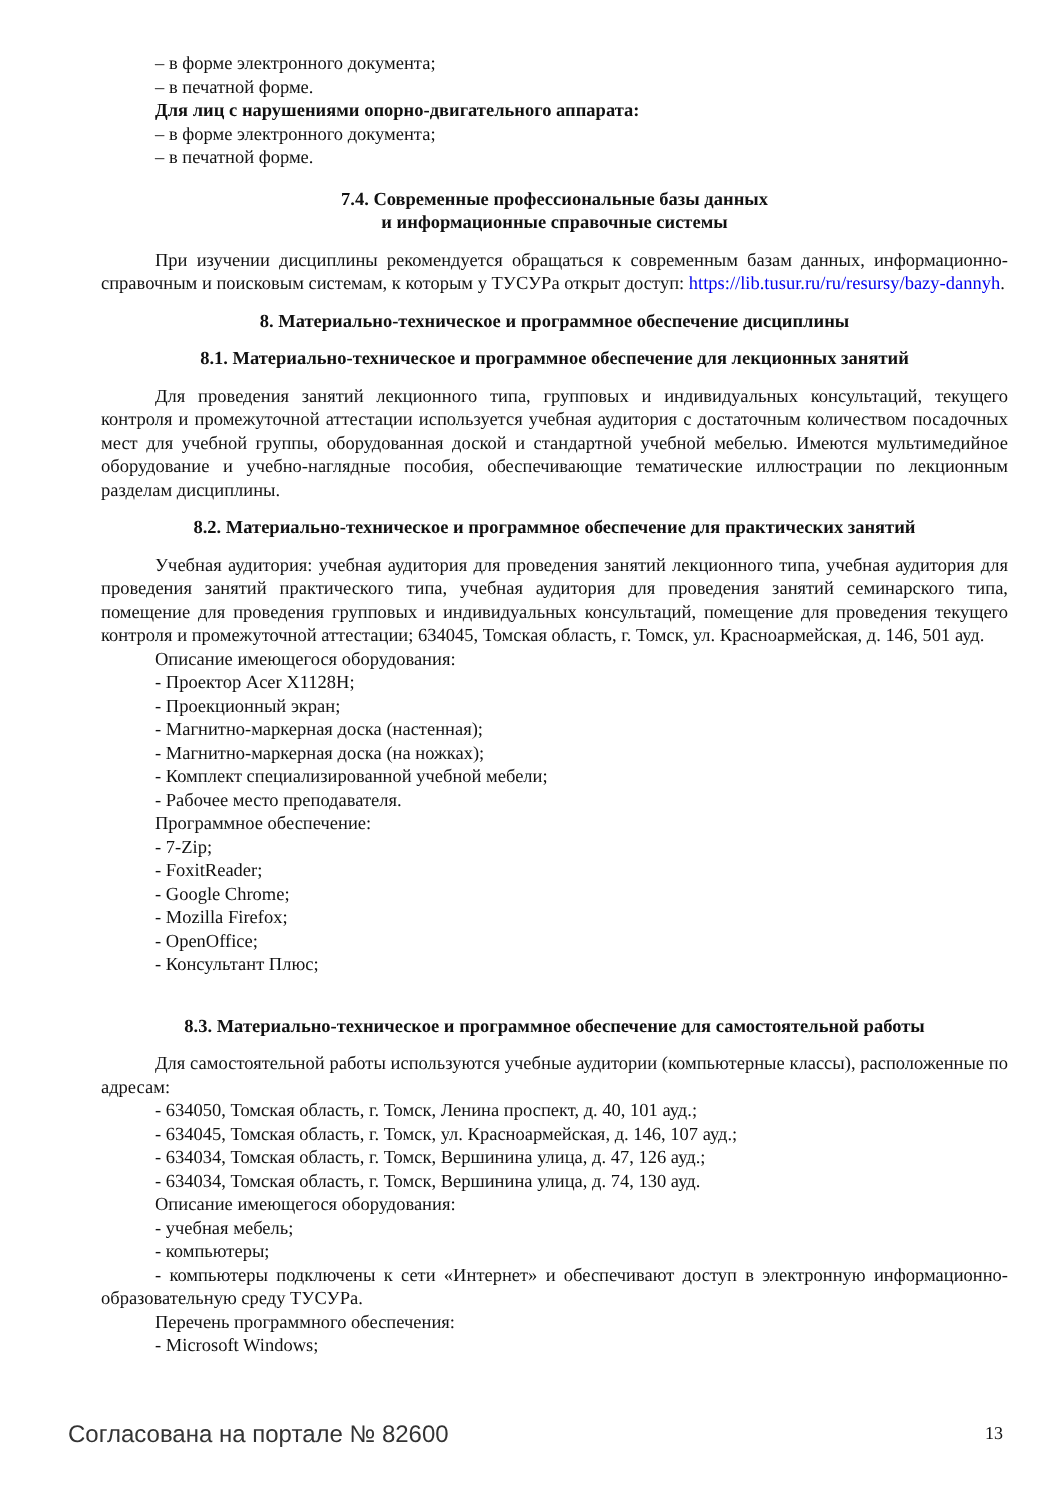– в форме электронного документа;
– в печатной форме.
Для лиц с нарушениями опорно-двигательного аппарата:
– в форме электронного документа;
– в печатной форме.
7.4. Современные профессиональные базы данных
и информационные справочные системы
При изучении дисциплины рекомендуется обращаться к современным базам данных, информационно-справочным и поисковым системам, к которым у ТУСУРа открыт доступ: https://lib.tusur.ru/ru/resursy/bazy-dannyh.
8. Материально-техническое и программное обеспечение дисциплины
8.1. Материально-техническое и программное обеспечение для лекционных занятий
Для проведения занятий лекционного типа, групповых и индивидуальных консультаций, текущего контроля и промежуточной аттестации используется учебная аудитория с достаточным количеством посадочных мест для учебной группы, оборудованная доской и стандартной учебной мебелью. Имеются мультимедийное оборудование и учебно-наглядные пособия, обеспечивающие тематические иллюстрации по лекционным разделам дисциплины.
8.2. Материально-техническое и программное обеспечение для практических занятий
Учебная аудитория: учебная аудитория для проведения занятий лекционного типа, учебная аудитория для проведения занятий практического типа, учебная аудитория для проведения занятий семинарского типа, помещение для проведения групповых и индивидуальных консультаций, помещение для проведения текущего контроля и промежуточной аттестации; 634045, Томская область, г. Томск, ул. Красноармейская, д. 146, 501 ауд.
Описание имеющегося оборудования:
- Проектор Acer X1128H;
- Проекционный экран;
- Магнитно-маркерная доска (настенная);
- Магнитно-маркерная доска (на ножках);
- Комплект специализированной учебной мебели;
- Рабочее место преподавателя.
Программное обеспечение:
- 7-Zip;
- FoxitReader;
- Google Chrome;
- Mozilla Firefox;
- OpenOffice;
- Консультант Плюс;
8.3. Материально-техническое и программное обеспечение для самостоятельной работы
Для самостоятельной работы используются учебные аудитории (компьютерные классы), расположенные по адресам:
- 634050, Томская область, г. Томск, Ленина проспект, д. 40, 101 ауд.;
- 634045, Томская область, г. Томск, ул. Красноармейская, д. 146, 107 ауд.;
- 634034, Томская область, г. Томск, Вершинина улица, д. 47, 126 ауд.;
- 634034, Томская область, г. Томск, Вершинина улица, д. 74, 130 ауд.
Описание имеющегося оборудования:
- учебная мебель;
- компьютеры;
- компьютеры подключены к сети «Интернет» и обеспечивают доступ в электронную информационно-образовательную среду ТУСУРа.
Перечень программного обеспечения:
- Microsoft Windows;
Согласована на портале № 82600 13